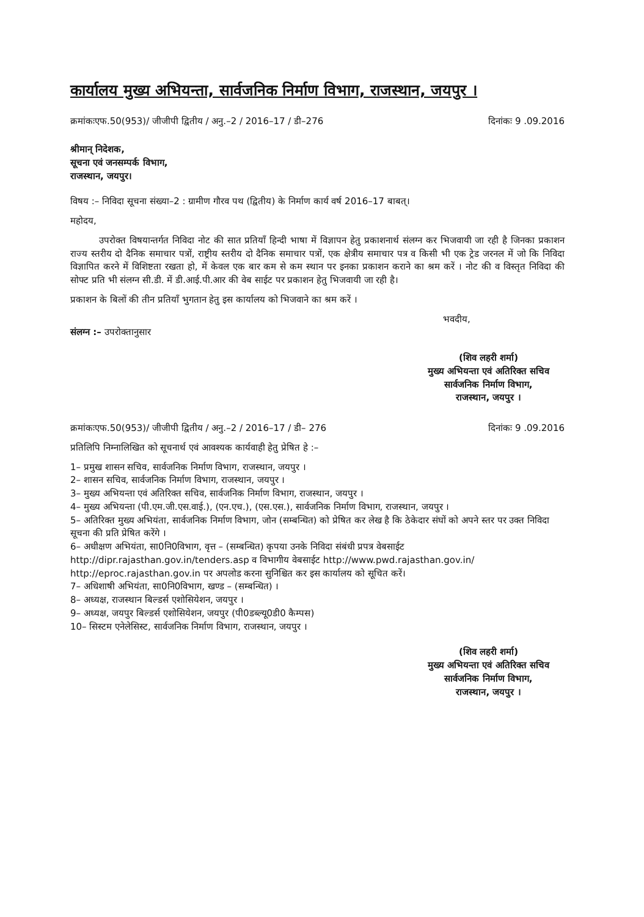कार्यालय मुख्य अभियन्ता, सार्वजनिक निर्माण विभाग, राजस्थान, जयपुर ।
क्रमांकःएफ.50(953)/ जीजीपी द्वितीय / अनु.–2 / 2016–17 / डी–276 दिनांकः 9 .09.2016
श्रीमान् निदेशक,
सूचना एवं जनसम्पर्क विभाग,
राजस्थान, जयपुर।
विषय :– निविदा सूचना संख्या–2 : ग्रामीण गौरव पथ (द्वितीय) के निर्माण कार्य वर्ष 2016–17 बाबत्।
महोदय,
उपरोक्त विषयान्तर्गत निविदा नोट की सात प्रतियॉं हिन्दी भाषा में विज्ञापन हेतु प्रकाशनार्थ संलग्न कर भिजवायी जा रही है जिनका प्रकाशन राज्य स्तरीय दो दैनिक समाचार पत्रों, राष्ट्रीय स्तरीय दो दैनिक समाचार पत्रों, एक क्षेत्रीय समाचार पत्र व किसी भी एक ट्रेड जरनल में जो कि निविदा विज्ञापित करने में विशिष्टता रखता हो, में केवल एक बार कम से कम स्थान पर इनका प्रकाशन कराने का श्रम करें । नोट की व विस्तृत निविदा की सोफ्ट प्रति भी संलग्न सी.डी. में डी.आई.पी.आर की वेब साईट पर प्रकाशन हेतु भिजवायी जा रही है।
प्रकाशन के बिलों की तीन प्रतियॉं भुगतान हेतु इस कार्यालय को भिजवाने का श्रम करें ।
भवदीय,
संलग्न :– उपरोक्तानुसार
(शिव लहरी शर्मा)
मुख्य अभियन्ता एवं अतिरिक्त सचिव
सार्वजनिक निर्माण विभाग,
राजस्थान, जयपुर ।
क्रमांकःएफ.50(953)/ जीजीपी द्वितीय / अनु.–2 / 2016–17 / डी– 276 दिनांकः 9 .09.2016
प्रतिलिपि निम्नालिखित को सूचनार्थ एवं आवश्यक कार्यवाही हेतु प्रेषित हे :–
1– प्रमुख शासन सचिव, सार्वजनिक निर्माण विभाग, राजस्थान, जयपुर ।
2– शासन सचिव, सार्वजनिक निर्माण विभाग, राजस्थान, जयपुर ।
3– मुख्य अभियन्ता एवं अतिरिक्त सचिव, सार्वजनिक निर्माण विभाग, राजस्थान, जयपुर ।
4– मुख्य अभियन्ता (पी.एम.जी.एस.वाई.), (एन.एच.), (एस.एस.), सार्वजनिक निर्माण विभाग, राजस्थान, जयपुर ।
5– अतिरिक्त मुख्य अभियंता, सार्वजनिक निर्माण विभाग, जोन (सम्बन्धित) को प्रेषित कर लेख है कि ठेकेदार संघों को अपने स्तर पर उक्त निविदा सूचना की प्रति प्रेषित करेंगे ।
6– अधीक्षण अभियंता, सा0नि0विभाग, वृत्त – (सम्बन्धित) कृपया उनके निविदा संबंधी प्रपत्र वेबसाईट http://dipr.rajasthan.gov.in/tenders.asp व विभागीय वेबसाईट http://www.pwd.rajasthan.gov.in/ http://eproc.rajasthan.gov.in पर अपलोड करना सुनिश्चित कर इस कार्यालय को सूचित करें।
7– अधिशाषी अभियंता, सा0नि0विभाग, खण्ड – (सम्बन्धित) ।
8– अध्यक्ष, राजस्थान बिल्डर्स एशोसियेशन, जयपुर ।
9– अध्यक्ष, जयपुर बिल्डर्स एशोसियेशन, जयपुर (पी0डब्ल्यू0डी0 कैम्पस)
10– सिस्टम एनेलेसिस्ट, सार्वजनिक निर्माण विभाग, राजस्थान, जयपुर ।
(शिव लहरी शर्मा)
मुख्य अभियन्ता एवं अतिरिक्त सचिव
सार्वजनिक निर्माण विभाग,
राजस्थान, जयपुर ।